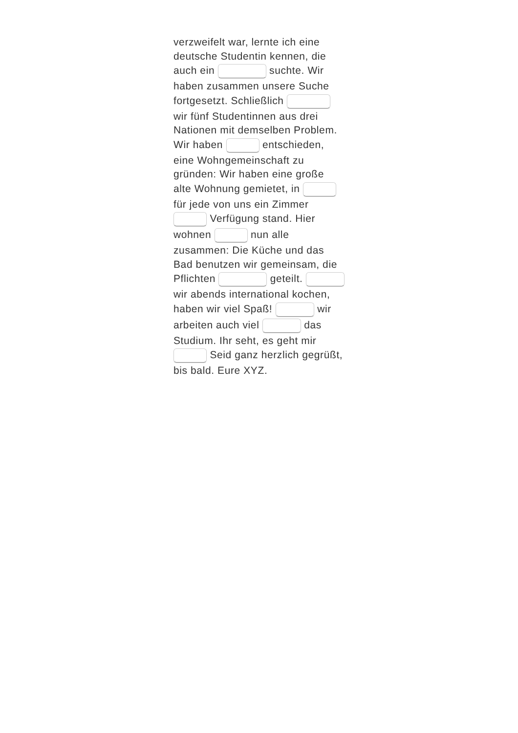verzweifelt war, lernte ich eine deutsche Studentin kennen, die auch ein suchte. Wir haben zusammen unsere Suche fortgesetzt. Schließlich wir fünf Studentinnen aus drei Nationen mit demselben Problem. Wir haben entschieden, eine Wohngemeinschaft zu gründen: Wir haben eine große alte Wohnung gemietet, in für jede von uns ein Zimmer Verfügung stand. Hier wohnen nun alle zusammen: Die Küche und das Bad benutzen wir gemeinsam, die Pflichten geteilt. wir abends international kochen, haben wir viel Spaß! wir arbeiten auch viel das Studium. Ihr seht, es geht mir Seid ganz herzlich gegrüßt, bis bald. Eure XYZ.